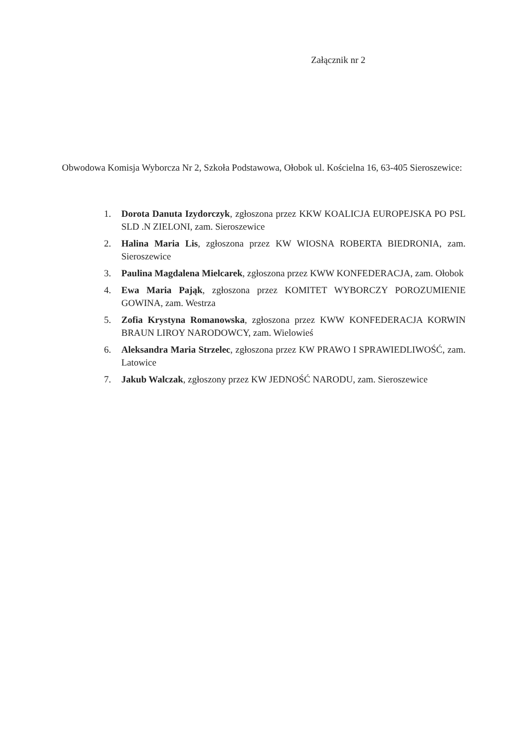Załącznik nr 2
Obwodowa Komisja Wyborcza Nr 2, Szkoła Podstawowa, Ołobok ul. Kościelna 16, 63-405 Sieroszewice:
1. Dorota Danuta Izydorczyk, zgłoszona przez KKW KOALICJA EUROPEJSKA PO PSL SLD .N ZIELONI, zam. Sieroszewice
2. Halina Maria Lis, zgłoszona przez KW WIOSNA ROBERTA BIEDRONIA, zam. Sieroszewice
3. Paulina Magdalena Mielcarek, zgłoszona przez KWW KONFEDERACJA, zam. Ołobok
4. Ewa Maria Pająk, zgłoszona przez KOMITET WYBORCZY POROZUMIENIE GOWINA, zam. Westrza
5. Zofia Krystyna Romanowska, zgłoszona przez KWW KONFEDERACJA KORWIN BRAUN LIROY NARODOWCY, zam. Wielowieś
6. Aleksandra Maria Strzelec, zgłoszona przez KW PRAWO I SPRAWIEDLIWOŚĆ, zam. Latowice
7. Jakub Walczak, zgłoszony przez KW JEDNOŚĆ NARODU, zam. Sieroszewice